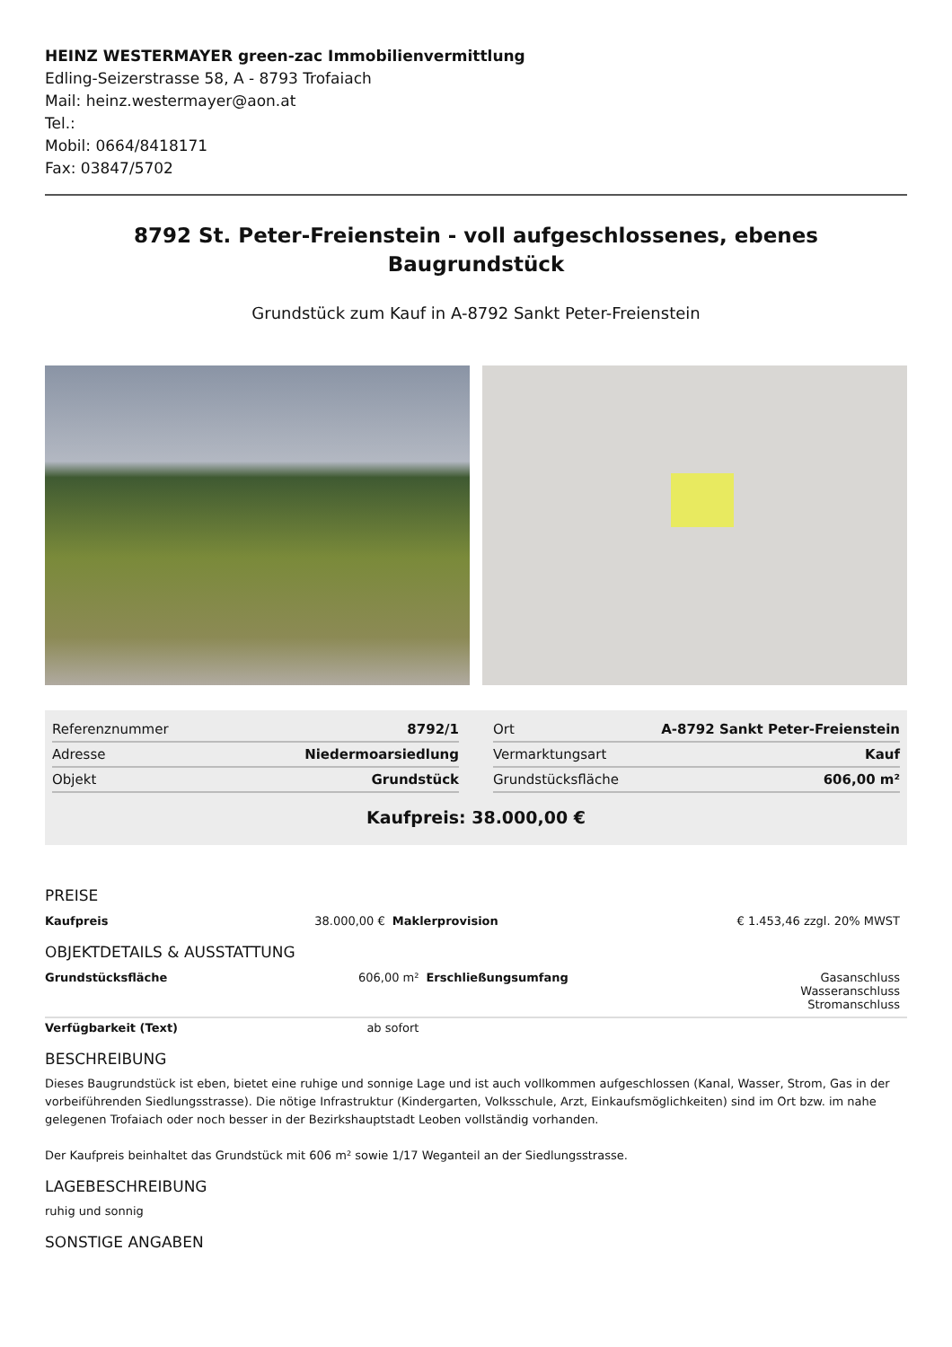HEINZ WESTERMAYER green-zac Immobilienvermittlung
Edling-Seizerstrasse 58, A - 8793 Trofaiach
Mail: heinz.westermayer@aon.at
Tel.:
Mobil: 0664/8418171
Fax: 03847/5702
8792 St. Peter-Freienstein - voll aufgeschlossenes, ebenes Baugrundstück
Grundstück zum Kauf in A-8792 Sankt Peter-Freienstein
| Referenznummer | 8792/1 |
| Adresse | Niedermoarsiedlung |
| Objekt | Grundstück |
| Ort | A-8792 Sankt Peter-Freienstein |
| Vermarktungsart | Kauf |
| Grundstücksfläche | 606,00 m² |
Kaufpreis: 38.000,00 €
PREISE
| Kaufpreis | 38.000,00 € | Maklerprovision | € 1.453,46 zzgl. 20% MWST |
OBJEKTDETAILS & AUSSTATTUNG
| Grundstücksfläche | 606,00 m² | Erschließungsumfang | Gasanschluss Wasseranschluss Stromanschluss |
| Verfügbarkeit (Text) | ab sofort | | |
BESCHREIBUNG
Dieses Baugrundstück ist eben, bietet eine ruhige und sonnige Lage und ist auch vollkommen aufgeschlossen (Kanal, Wasser, Strom, Gas in der vorbeiführenden Siedlungsstrasse). Die nötige Infrastruktur (Kindergarten, Volksschule, Arzt, Einkaufsmöglichkeiten) sind im Ort bzw. im nahe gelegenen Trofaiach oder noch besser in der Bezirkshauptstadt Leoben vollständig vorhanden.
Der Kaufpreis beinhaltet das Grundstück mit 606 m² sowie 1/17 Weganteil an der Siedlungsstrasse.
LAGEBESCHREIBUNG
ruhig und sonnig
SONSTIGE ANGABEN